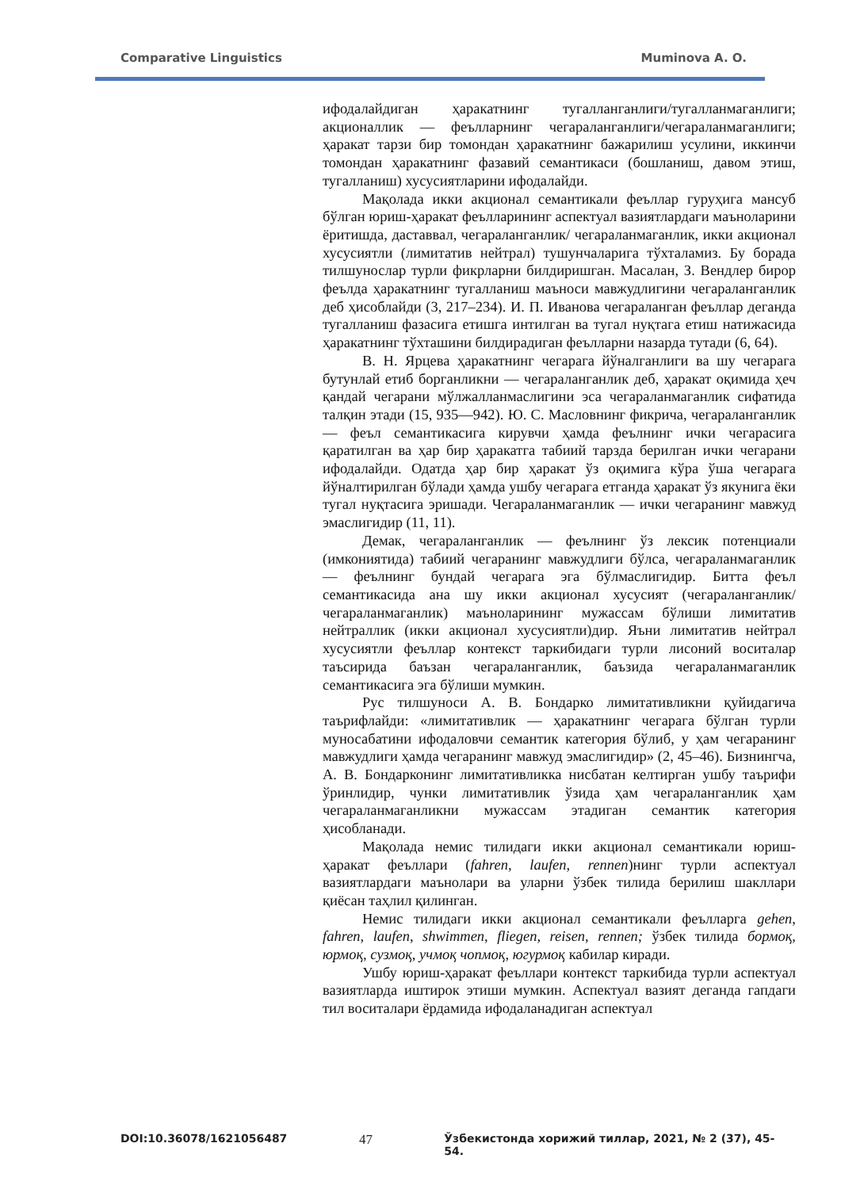Comparative Linguistics Muminova A. O.
ифодалайдиган ҳаракатнинг тугалланганлиги/тугалланмаганлиги; акционаллик — феълларнинг чегараланганлиги/чегараланмаганлиги; ҳаракат тарзи бир томондан ҳаракатнинг бажарилиш усулини, иккинчи томондан ҳаракатнинг фазавий семантикаси (бошланиш, давом этиш, тугалланиш) хусусиятларини ифодалайди.
Мақолада икки акционал семантикали феъллар гуруҳига мансуб бўлган юриш-ҳаракат феълларининг аспектуал вазиятлардаги маъноларини ёритишда, даставвал, чегараланганлик/ чегараланмаганлик, икки акционал хусусиятли (лимитатив нейтрал) тушунчаларига тўхталамиз. Бу борада тилшунослар турли фикрларни билдиришган. Масалан, З. Вендлер бирор феълда ҳаракатнинг тугалланиш маъноси мавжудлигини чегараланганлик деб ҳисоблайди (3, 217–234). И. П. Иванова чегараланган феъллар деганда тугалланиш фазасига етишга интилган ва тугал нуқтага етиш натижасида ҳаракатнинг тўхташини билдирадиган феълларни назарда тутади (6, 64).
В. Н. Ярцева ҳаракатнинг чегарага йўналганлиги ва шу чегарага бутунлай етиб борганликни — чегараланганлик деб, ҳаракат оқимида ҳеч қандай чегарани мўлжалланмаслигини эса чегараланмаганлик сифатида талқин этади (15, 935—942). Ю. С. Масловнинг фикрича, чегараланганлик — феъл семантикасига кирувчи ҳамда феълнинг ички чегарасига қаратилган ва ҳар бир ҳаракатга табиий тарзда берилган ички чегарани ифодалайди. Одатда ҳар бир ҳаракат ўз оқимига кўра ўша чегарага йўналтирилган бўлади ҳамда ушбу чегарага етганда ҳаракат ўз якунига ёки тугал нуқтасига эришади. Чегараланмаганлик — ички чегаранинг мавжуд эмаслигидир (11, 11).
Демак, чегараланганлик — феълнинг ўз лексик потенциали (имкониятида) табиий чегаранинг мавжудлиги бўлса, чегараланмаганлик — феълнинг бундай чегарага эга бўлмаслигидир. Битта феъл семантикасида ана шу икки акционал хусусият (чегараланганлик/чегараланмаганлик) маъноларининг мужассам бўлиши лимитатив нейтраллик (икки акционал хусусиятли)дир. Яъни лимитатив нейтрал хусусиятли феъллар контекст таркибидаги турли лисоний воситалар таъсирида баъзан чегараланганлик, баъзида чегараланмаганлик семантикасига эга бўлиши мумкин.
Рус тилшуноси А. В. Бондарко лимитативликни қуйидагича таърифлайди: «лимитативлик — ҳаракатнинг чегарага бўлган турли муносабатини ифодаловчи семантик категория бўлиб, у ҳам чегаранинг мавжудлиги ҳамда чегаранинг мавжуд эмаслигидир» (2, 45–46). Бизнингча, А. В. Бондарконинг лимитативликка нисбатан келтирган ушбу таърифи ўринлидир, чунки лимитативлик ўзида ҳам чегараланганлик ҳам чегараланмаганликни мужассам этадиган семантик категория ҳисобланади.
Мақолада немис тилидаги икки акционал семантикали юриш-ҳаракат феъллари (fahren, laufen, rennen)нинг турли аспектуал вазиятлардаги маънолари ва уларни ўзбек тилида берилиш шакллари қиёсан таҳлил қилинган.
Немис тилидаги икки акционал семантикали феълларга gehen, fahren, laufen, shwimmen, fliegen, reisen, rennen; ўзбек тилида бормоқ, юрмоқ, сузмоқ, учмоқ чопмоқ, югурмоқ кабилар киради.
Ушбу юриш-ҳаракат феъллари контекст таркибида турли аспектуал вазиятларда иштирок этиши мумкин. Аспектуал вазият деганда гапдаги тил воситалари ёрдамида ифодаланадиган аспектуал
DOI:10.36078/1621056487 47 Ўзбекистонда хорижий тиллар, 2021, № 2 (37), 45-54.